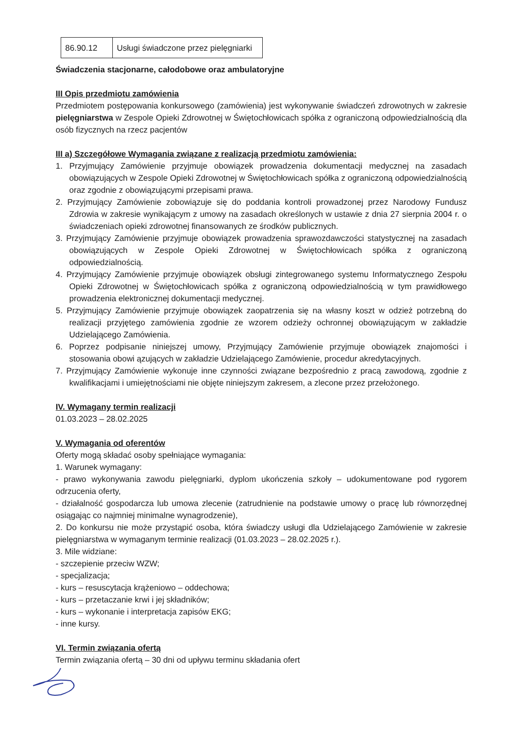| 86.90.12 | Usługi świadczone przez pielęgniarki |
Świadczenia stacjonarne, całodobowe oraz ambulatoryjne
III Opis przedmiotu zamówienia
Przedmiotem postępowania konkursowego (zamówienia) jest wykonywanie świadczeń zdrowotnych w zakresie pielęgniarstwa w Zespole Opieki Zdrowotnej w Świętochłowicach spółka z ograniczoną odpowiedzialnością dla osób fizycznych na rzecz pacjentów
III a) Szczegółowe Wymagania związane z realizacją przedmiotu zamówienia:
1. Przyjmujący Zamówienie przyjmuje obowiązek prowadzenia dokumentacji medycznej na zasadach obowiązujących w Zespole Opieki Zdrowotnej w Świętochłowicach spółka z ograniczoną odpowiedzialnością oraz zgodnie z obowiązującymi przepisami prawa.
2. Przyjmujący Zamówienie zobowiązuje się do poddania kontroli prowadzonej przez Narodowy Fundusz Zdrowia w zakresie wynikającym z umowy na zasadach określonych w ustawie z dnia 27 sierpnia 2004 r. o świadczeniach opieki zdrowotnej finansowanych ze środków publicznych.
3. Przyjmujący Zamówienie przyjmuje obowiązek prowadzenia sprawozdawczości statystycznej na zasadach obowiązujących w Zespole Opieki Zdrowotnej w Świętochłowicach spółka z ograniczoną odpowiedzialnością.
4. Przyjmujący Zamówienie przyjmuje obowiązek obsługi zintegrowanego systemu Informatycznego Zespołu Opieki Zdrowotnej w Świętochłowicach spółka z ograniczoną odpowiedzialnością w tym prawidłowego prowadzenia elektronicznej dokumentacji medycznej.
5. Przyjmujący Zamówienie przyjmuje obowiązek zaopatrzenia się na własny koszt w odzież potrzebną do realizacji przyjętego zamówienia zgodnie ze wzorem odzieży ochronnej obowiązującym w zakładzie Udzielającego Zamówienia.
6. Poprzez podpisanie niniejszej umowy, Przyjmujący Zamówienie przyjmuje obowiązek znajomości i stosowania obowi ązujących w zakładzie Udzielającego Zamówienie, procedur akredytacyjnych.
7. Przyjmujący Zamówienie wykonuje inne czynności związane bezpośrednio z pracą zawodową, zgodnie z kwalifikacjami i umiejętnościami nie objęte niniejszym zakresem, a zlecone przez przełożonego.
IV. Wymagany termin realizacji
01.03.2023 – 28.02.2025
V. Wymagania od oferentów
Oferty mogą składać osoby spełniające wymagania:
1. Warunek wymagany:
- prawo wykonywania zawodu pielęgniarki, dyplom ukończenia szkoły – udokumentowane pod rygorem odrzucenia oferty,
- działalność gospodarcza lub umowa zlecenie (zatrudnienie na podstawie umowy o pracę lub równorzędnej osiągając co najmniej minimalne wynagrodzenie),
2. Do konkursu nie może przystąpić osoba, która świadczy usługi dla Udzielającego Zamówienie w zakresie pielęgniarstwa w wymaganym terminie realizacji (01.03.2023 – 28.02.2025 r.).
3. Mile widziane:
- szczepienie przeciw WZW;
- specjalizacja;
- kurs – resuscytacja krążeniowo – oddechowa;
- kurs – przetaczanie krwi i jej składników;
- kurs – wykonanie i interpretacja zapisów EKG;
- inne kursy.
VI. Termin związania ofertą
Termin związania ofertą – 30 dni od upływu terminu składania ofert